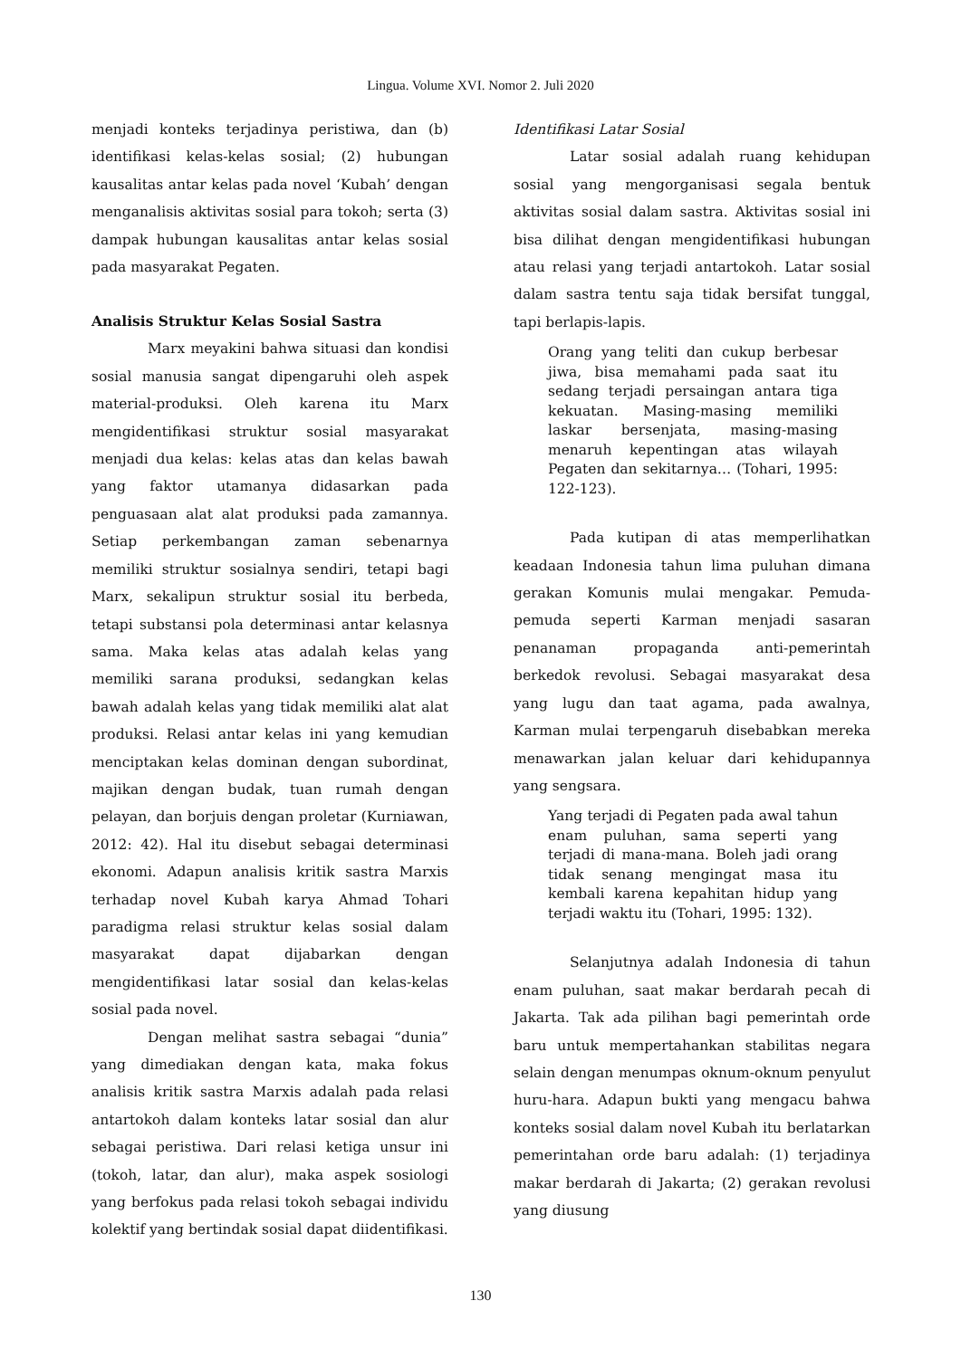Lingua. Volume XVI. Nomor 2. Juli 2020
menjadi konteks terjadinya peristiwa, dan (b) identifikasi kelas-kelas sosial; (2) hubungan kausalitas antar kelas pada novel ‘Kubah’ dengan menganalisis aktivitas sosial para tokoh; serta (3) dampak hubungan kausalitas antar kelas sosial pada masyarakat Pegaten.
Analisis Struktur Kelas Sosial Sastra
Marx meyakini bahwa situasi dan kondisi sosial manusia sangat dipengaruhi oleh aspek material-produksi. Oleh karena itu Marx mengidentifikasi struktur sosial masyarakat menjadi dua kelas: kelas atas dan kelas bawah yang faktor utamanya didasarkan pada penguasaan alat alat produksi pada zamannya. Setiap perkembangan zaman sebenarnya memiliki struktur sosialnya sendiri, tetapi bagi Marx, sekalipun struktur sosial itu berbeda, tetapi substansi pola determinasi antar kelasnya sama. Maka kelas atas adalah kelas yang memiliki sarana produksi, sedangkan kelas bawah adalah kelas yang tidak memiliki alat alat produksi. Relasi antar kelas ini yang kemudian menciptakan kelas dominan dengan subordinat, majikan dengan budak, tuan rumah dengan pelayan, dan borjuis dengan proletar (Kurniawan, 2012: 42). Hal itu disebut sebagai determinasi ekonomi. Adapun analisis kritik sastra Marxis terhadap novel Kubah karya Ahmad Tohari paradigma relasi struktur kelas sosial dalam masyarakat dapat dijabarkan dengan mengidentifikasi latar sosial dan kelas-kelas sosial pada novel.
Dengan melihat sastra sebagai “dunia” yang dimediakan dengan kata, maka fokus analisis kritik sastra Marxis adalah pada relasi antartokoh dalam konteks latar sosial dan alur sebagai peristiwa. Dari relasi ketiga unsur ini (tokoh, latar, dan alur), maka aspek sosiologi yang berfokus pada relasi tokoh sebagai individu kolektif yang bertindak sosial dapat diidentifikasi.
Identifikasi Latar Sosial
Latar sosial adalah ruang kehidupan sosial yang mengorganisasi segala bentuk aktivitas sosial dalam sastra. Aktivitas sosial ini bisa dilihat dengan mengidentifikasi hubungan atau relasi yang terjadi antartokoh. Latar sosial dalam sastra tentu saja tidak bersifat tunggal, tapi berlapis-lapis.
Orang yang teliti dan cukup berbesar jiwa, bisa memahami pada saat itu sedang terjadi persaingan antara tiga kekuatan. Masing-masing memiliki laskar bersenjata, masing-masing menaruh kepentingan atas wilayah Pegaten dan sekitarnya… (Tohari, 1995: 122-123).
Pada kutipan di atas memperlihatkan keadaan Indonesia tahun lima puluhan dimana gerakan Komunis mulai mengakar. Pemuda-pemuda seperti Karman menjadi sasaran penanaman propaganda anti-pemerintah berkedok revolusi. Sebagai masyarakat desa yang lugu dan taat agama, pada awalnya, Karman mulai terpengaruh disebabkan mereka menawarkan jalan keluar dari kehidupannya yang sengsara.
Yang terjadi di Pegaten pada awal tahun enam puluhan, sama seperti yang terjadi di mana-mana. Boleh jadi orang tidak senang mengingat masa itu kembali karena kepahitan hidup yang terjadi waktu itu (Tohari, 1995: 132).
Selanjutnya adalah Indonesia di tahun enam puluhan, saat makar berdarah pecah di Jakarta. Tak ada pilihan bagi pemerintah orde baru untuk mempertahankan stabilitas negara selain dengan menumpas oknum-oknum penyulut huru-hara. Adapun bukti yang mengacu bahwa konteks sosial dalam novel Kubah itu berlatarkan pemerintahan orde baru adalah: (1) terjadinya makar berdarah di Jakarta; (2) gerakan revolusi yang diusung
130